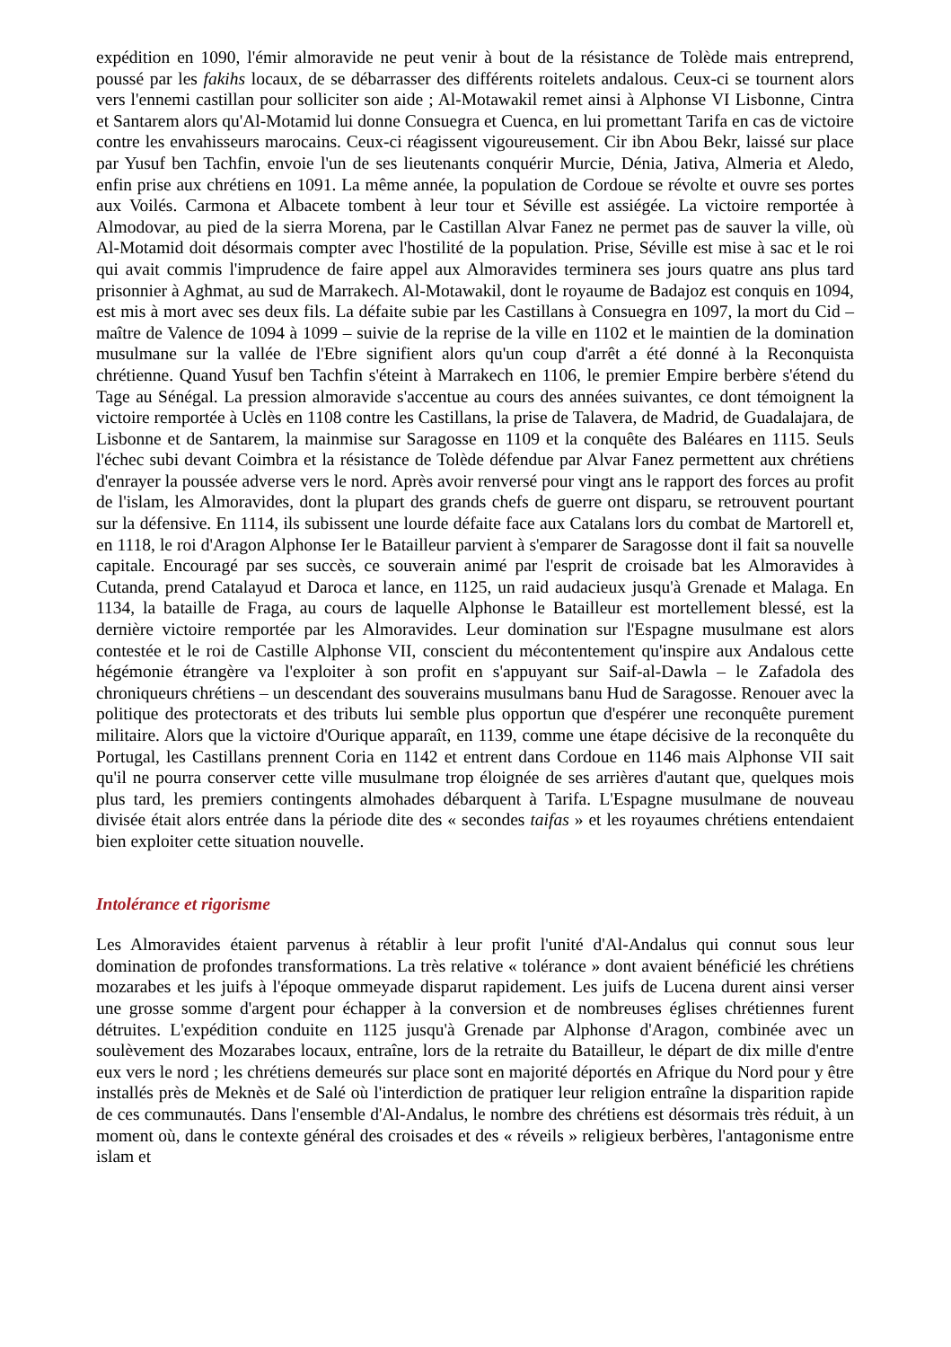expédition en 1090, l'émir almoravide ne peut venir à bout de la résistance de Tolède mais entreprend, poussé par les fakihs locaux, de se débarrasser des différents roitelets andalous. Ceux-ci se tournent alors vers l'ennemi castillan pour solliciter son aide ; Al-Motawakil remet ainsi à Alphonse VI Lisbonne, Cintra et Santarem alors qu'Al-Motamid lui donne Consuegra et Cuenca, en lui promettant Tarifa en cas de victoire contre les envahisseurs marocains. Ceux-ci réagissent vigoureusement. Cir ibn Abou Bekr, laissé sur place par Yusuf ben Tachfin, envoie l'un de ses lieutenants conquérir Murcie, Dénia, Jativa, Almeria et Aledo, enfin prise aux chrétiens en 1091. La même année, la population de Cordoue se révolte et ouvre ses portes aux Voilés. Carmona et Albacete tombent à leur tour et Séville est assiégée. La victoire remportée à Almodovar, au pied de la sierra Morena, par le Castillan Alvar Fanez ne permet pas de sauver la ville, où Al-Motamid doit désormais compter avec l'hostilité de la population. Prise, Séville est mise à sac et le roi qui avait commis l'imprudence de faire appel aux Almoravides terminera ses jours quatre ans plus tard prisonnier à Aghmat, au sud de Marrakech. Al-Motawakil, dont le royaume de Badajoz est conquis en 1094, est mis à mort avec ses deux fils. La défaite subie par les Castillans à Consuegra en 1097, la mort du Cid – maître de Valence de 1094 à 1099 – suivie de la reprise de la ville en 1102 et le maintien de la domination musulmane sur la vallée de l'Ebre signifient alors qu'un coup d'arrêt a été donné à la Reconquista chrétienne. Quand Yusuf ben Tachfin s'éteint à Marrakech en 1106, le premier Empire berbère s'étend du Tage au Sénégal. La pression almoravide s'accentue au cours des années suivantes, ce dont témoignent la victoire remportée à Uclès en 1108 contre les Castillans, la prise de Talavera, de Madrid, de Guadalajara, de Lisbonne et de Santarem, la mainmise sur Saragosse en 1109 et la conquête des Baléares en 1115. Seuls l'échec subi devant Coimbra et la résistance de Tolède défendue par Alvar Fanez permettent aux chrétiens d'enrayer la poussée adverse vers le nord. Après avoir renversé pour vingt ans le rapport des forces au profit de l'islam, les Almoravides, dont la plupart des grands chefs de guerre ont disparu, se retrouvent pourtant sur la défensive. En 1114, ils subissent une lourde défaite face aux Catalans lors du combat de Martorell et, en 1118, le roi d'Aragon Alphonse Ier le Batailleur parvient à s'emparer de Saragosse dont il fait sa nouvelle capitale. Encouragé par ses succès, ce souverain animé par l'esprit de croisade bat les Almoravides à Cutanda, prend Catalayud et Daroca et lance, en 1125, un raid audacieux jusqu'à Grenade et Malaga. En 1134, la bataille de Fraga, au cours de laquelle Alphonse le Batailleur est mortellement blessé, est la dernière victoire remportée par les Almoravides. Leur domination sur l'Espagne musulmane est alors contestée et le roi de Castille Alphonse VII, conscient du mécontentement qu'inspire aux Andalous cette hégémonie étrangère va l'exploiter à son profit en s'appuyant sur Saif-al-Dawla – le Zafadola des chroniqueurs chrétiens – un descendant des souverains musulmans banu Hud de Saragosse. Renouer avec la politique des protectorats et des tributs lui semble plus opportun que d'espérer une reconquête purement militaire. Alors que la victoire d'Ourique apparaît, en 1139, comme une étape décisive de la reconquête du Portugal, les Castillans prennent Coria en 1142 et entrent dans Cordoue en 1146 mais Alphonse VII sait qu'il ne pourra conserver cette ville musulmane trop éloignée de ses arrières d'autant que, quelques mois plus tard, les premiers contingents almohades débarquent à Tarifa. L'Espagne musulmane de nouveau divisée était alors entrée dans la période dite des « secondes taifas » et les royaumes chrétiens entendaient bien exploiter cette situation nouvelle.
Intolérance et rigorisme
Les Almoravides étaient parvenus à rétablir à leur profit l'unité d'Al-Andalus qui connut sous leur domination de profondes transformations. La très relative « tolérance » dont avaient bénéficié les chrétiens mozarabes et les juifs à l'époque ommeyade disparut rapidement. Les juifs de Lucena durent ainsi verser une grosse somme d'argent pour échapper à la conversion et de nombreuses églises chrétiennes furent détruites. L'expédition conduite en 1125 jusqu'à Grenade par Alphonse d'Aragon, combinée avec un soulèvement des Mozarabes locaux, entraîne, lors de la retraite du Batailleur, le départ de dix mille d'entre eux vers le nord ; les chrétiens demeurés sur place sont en majorité déportés en Afrique du Nord pour y être installés près de Meknès et de Salé où l'interdiction de pratiquer leur religion entraîne la disparition rapide de ces communautés. Dans l'ensemble d'Al-Andalus, le nombre des chrétiens est désormais très réduit, à un moment où, dans le contexte général des croisades et des « réveils » religieux berbères, l'antagonisme entre islam et